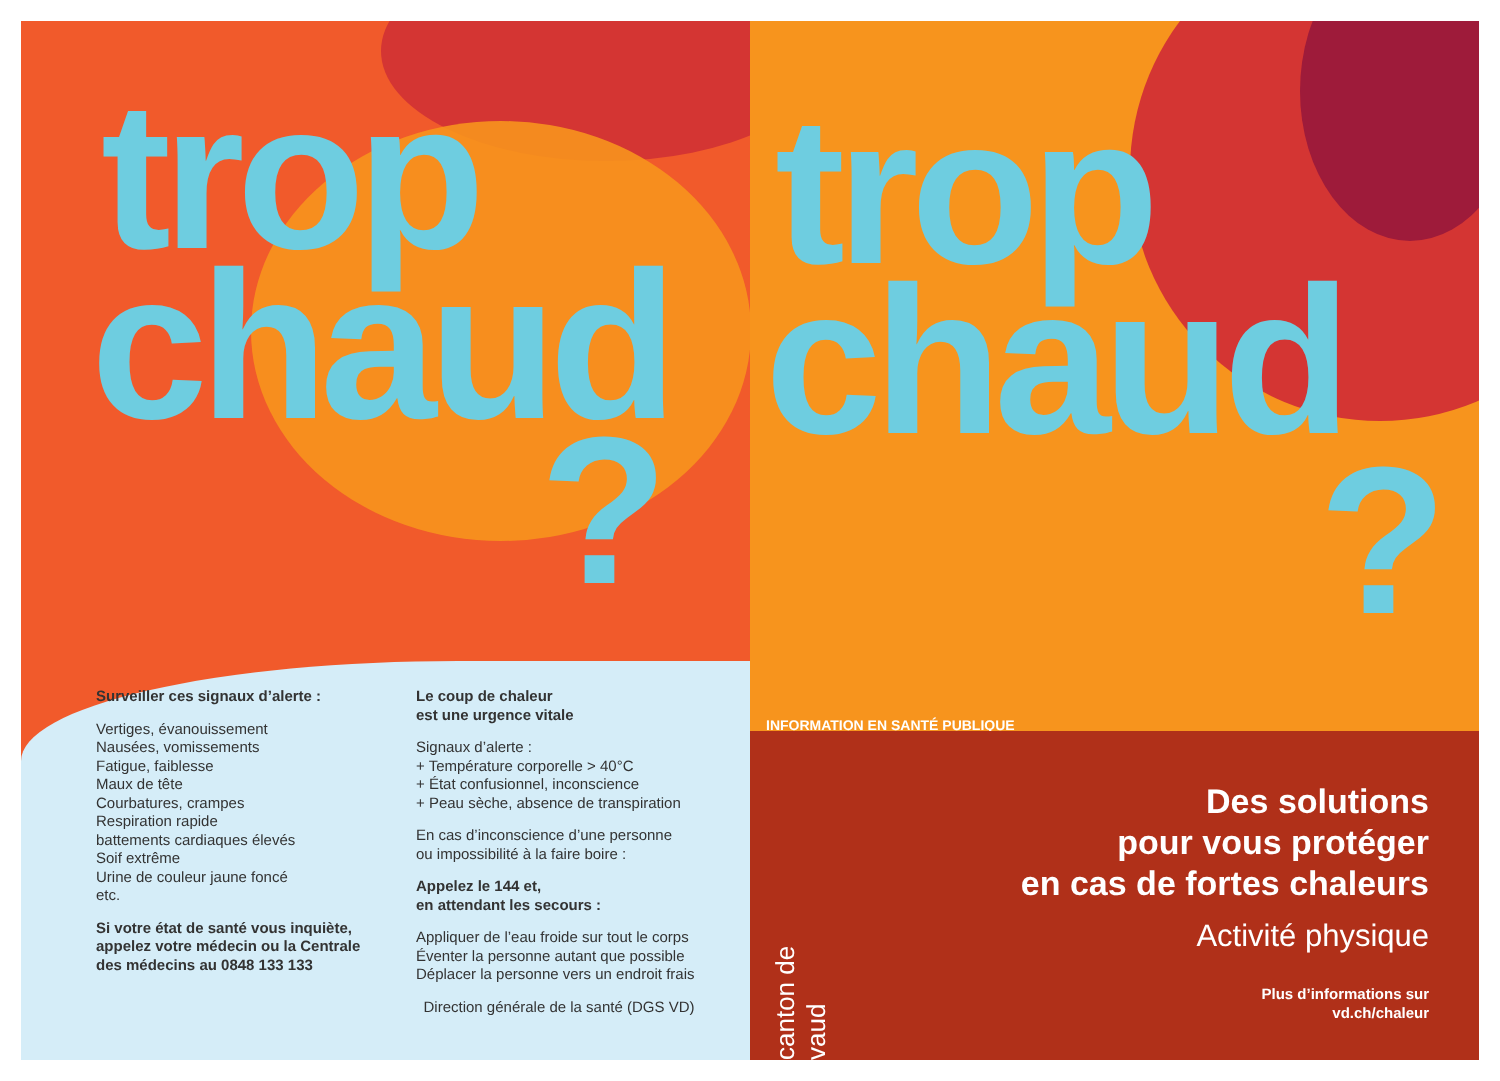trop
chaud
?
Surveiller ces signaux d’alerte :
Vertiges, évanouissement
Nausées, vomissements
Fatigue, faiblesse
Maux de tête
Courbatures, crampes
Respiration rapide
battements cardiaques élevés
Soif extrême
Urine de couleur jaune foncé
etc.
Si votre état de santé vous inquiète, appelez votre médecin ou la Centrale des médecins au 0848 133 133
Le coup de chaleur
est une urgence vitale
Signaux d’alerte :
+ Température corporelle > 40°C
+ État confusionnel, inconscience
+ Peau sèche, absence de transpiration
En cas d’inconscience d’une personne
ou impossibilité à la faire boire :
Appelez le 144 et,
en attendant les secours :
Appliquer de l’eau froide sur tout le corps
Éventer la personne autant que possible
Déplacer la personne vers un endroit frais
Direction générale de la santé (DGS VD)
trop
chaud
?
INFORMATION EN SANTÉ PUBLIQUE
canton de vaud
Des solutions
pour vous protéger
en cas de fortes chaleurs
Activité physique
Plus d’informations sur
vd.ch/chaleur